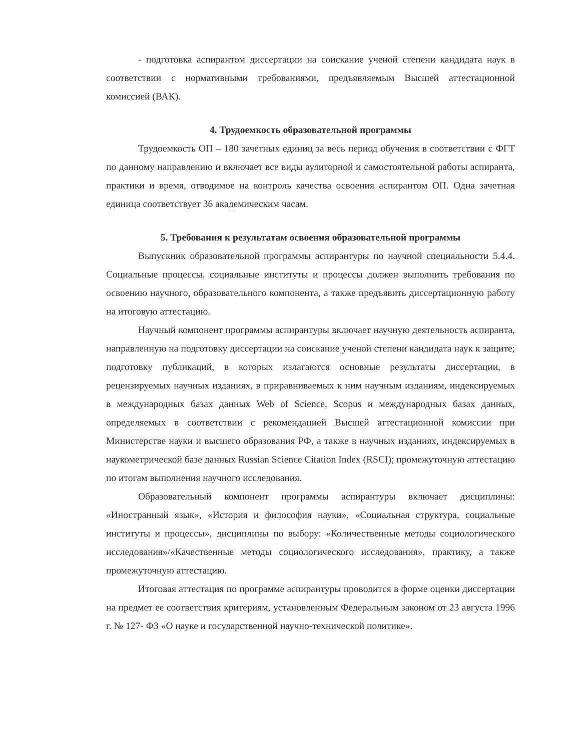- подготовка аспирантом диссертации на соискание ученой степени кандидата наук в соответствии с нормативными требованиями, предъявляемым Высшей аттестационной комиссией (ВАК).
4. Трудоемкость образовательной программы
Трудоемкость ОП – 180 зачетных единиц за весь период обучения в соответствии с ФГТ по данному направлению и включает все виды аудиторной и самостоятельной работы аспиранта, практики и время, отводимое на контроль качества освоения аспирантом ОП. Одна зачетная единица соответствует 36 академическим часам.
5. Требования к результатам освоения образовательной программы
Выпускник образовательной программы аспирантуры по научной специальности 5.4.4. Социальные процессы, социальные институты и процессы должен выполнить требования по освоению научного, образовательного компонента, а также предъявить диссертационную работу на итоговую аттестацию.
Научный компонент программы аспирантуры включает научную деятельность аспиранта, направленную на подготовку диссертации на соискание ученой степени кандидата наук к защите; подготовку публикаций, в которых излагаются основные результаты диссертации, в рецензируемых научных изданиях, в приравниваемых к ним научным изданиям, индексируемых в международных базах данных Web of Science, Scopus и международных базах данных, определяемых в соответствии с рекомендацией Высшей аттестационной комиссии при Министерстве науки и высшего образования РФ, а также в научных изданиях, индексируемых в наукометрической базе данных Russian Science Citation Index (RSCI); промежуточную аттестацию по итогам выполнения научного исследования.
Образовательный компонент программы аспирантуры включает дисциплины: «Иностранный язык», «История и философия науки», «Социальная структура, социальные институты и процессы», дисциплины по выбору: «Количественные методы социологического исследования»/«Качественные методы социологического исследования», практику, а также промежуточную аттестацию.
Итоговая аттестация по программе аспирантуры проводится в форме оценки диссертации на предмет ее соответствия критериям, установленным Федеральным законом от 23 августа 1996 г. № 127- ФЗ «О науке и государственной научно-технической политике».